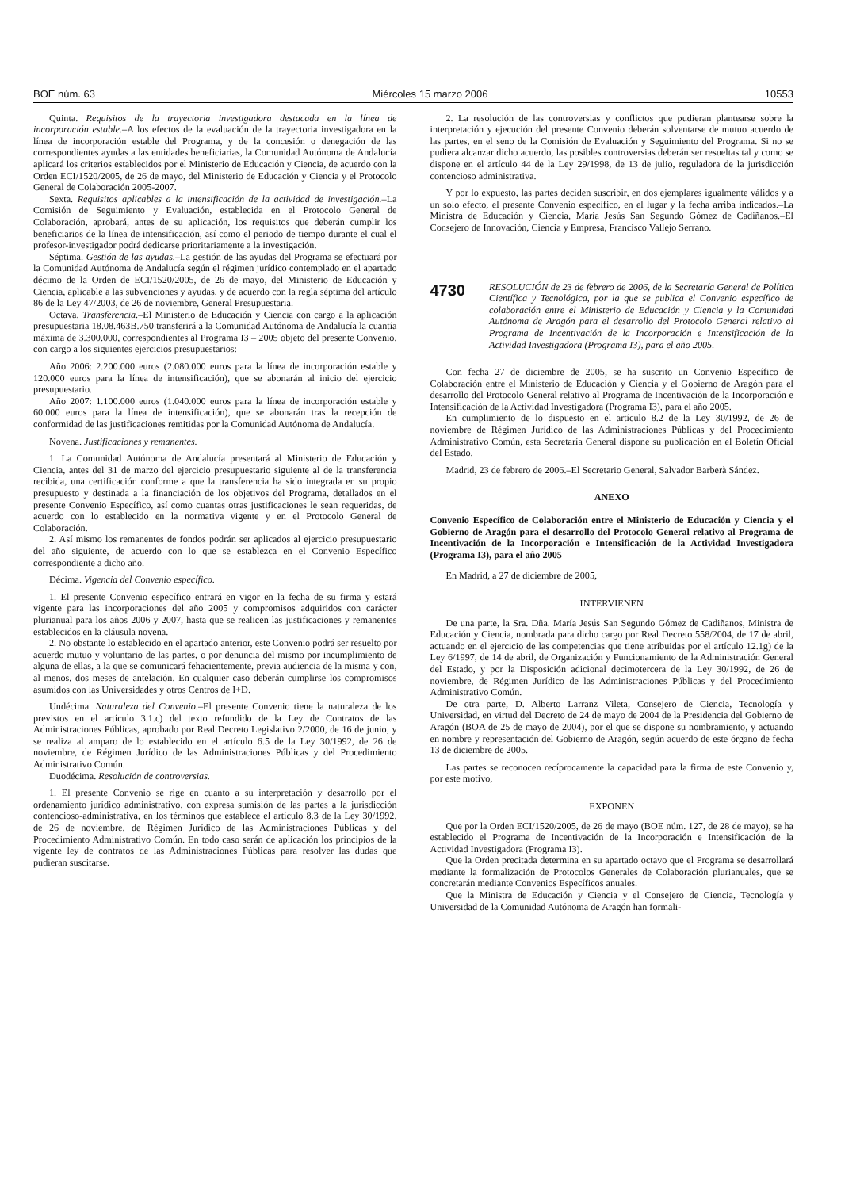BOE núm. 63 Miércoles 15 marzo 2006 10553
Quinta. Requisitos de la trayectoria investigadora destacada en la línea de incorporación estable.–A los efectos de la evaluación de la trayectoria investigadora en la línea de incorporación estable del Programa, y de la concesión o denegación de las correspondientes ayudas a las entidades beneficiarias, la Comunidad Autónoma de Andalucía aplicará los criterios establecidos por el Ministerio de Educación y Ciencia, de acuerdo con la Orden ECI/1520/2005, de 26 de mayo, del Ministerio de Educación y Ciencia y el Protocolo General de Colaboración 2005-2007.
Sexta. Requisitos aplicables a la intensificación de la actividad de investigación.–La Comisión de Seguimiento y Evaluación, establecida en el Protocolo General de Colaboración, aprobará, antes de su aplicación, los requisitos que deberán cumplir los beneficiarios de la línea de intensificación, así como el periodo de tiempo durante el cual el profesor-investigador podrá dedicarse prioritariamente a la investigación.
Séptima. Gestión de las ayudas.–La gestión de las ayudas del Programa se efectuará por la Comunidad Autónoma de Andalucía según el régimen jurídico contemplado en el apartado décimo de la Orden de ECI/1520/2005, de 26 de mayo, del Ministerio de Educación y Ciencia, aplicable a las subvenciones y ayudas, y de acuerdo con la regla séptima del artículo 86 de la Ley 47/2003, de 26 de noviembre, General Presupuestaria.
Octava. Transferencia.–El Ministerio de Educación y Ciencia con cargo a la aplicación presupuestaria 18.08.463B.750 transferirá a la Comunidad Autónoma de Andalucía la cuantía máxima de 3.300.000, correspondientes al Programa I3 – 2005 objeto del presente Convenio, con cargo a los siguientes ejercicios presupuestarios:
Año 2006: 2.200.000 euros (2.080.000 euros para la línea de incorporación estable y 120.000 euros para la línea de intensificación), que se abonarán al inicio del ejercicio presupuestario.
Año 2007: 1.100.000 euros (1.040.000 euros para la línea de incorporación estable y 60.000 euros para la línea de intensificación), que se abonarán tras la recepción de conformidad de las justificaciones remitidas por la Comunidad Autónoma de Andalucía.
Novena. Justificaciones y remanentes.
1. La Comunidad Autónoma de Andalucía presentará al Ministerio de Educación y Ciencia, antes del 31 de marzo del ejercicio presupuestario siguiente al de la transferencia recibida, una certificación conforme a que la transferencia ha sido integrada en su propio presupuesto y destinada a la financiación de los objetivos del Programa, detallados en el presente Convenio Específico, así como cuantas otras justificaciones le sean requeridas, de acuerdo con lo establecido en la normativa vigente y en el Protocolo General de Colaboración.
2. Así mismo los remanentes de fondos podrán ser aplicados al ejercicio presupuestario del año siguiente, de acuerdo con lo que se establezca en el Convenio Específico correspondiente a dicho año.
Décima. Vigencia del Convenio específico.
1. El presente Convenio específico entrará en vigor en la fecha de su firma y estará vigente para las incorporaciones del año 2005 y compromisos adquiridos con carácter plurianual para los años 2006 y 2007, hasta que se realicen las justificaciones y remanentes establecidos en la cláusula novena.
2. No obstante lo establecido en el apartado anterior, este Convenio podrá ser resuelto por acuerdo mutuo y voluntario de las partes, o por denuncia del mismo por incumplimiento de alguna de ellas, a la que se comunicará fehacientemente, previa audiencia de la misma y con, al menos, dos meses de antelación. En cualquier caso deberán cumplirse los compromisos asumidos con las Universidades y otros Centros de I+D.
Undécima. Naturaleza del Convenio.–El presente Convenio tiene la naturaleza de los previstos en el artículo 3.1.c) del texto refundido de la Ley de Contratos de las Administraciones Públicas, aprobado por Real Decreto Legislativo 2/2000, de 16 de junio, y se realiza al amparo de lo establecido en el artículo 6.5 de la Ley 30/1992, de 26 de noviembre, de Régimen Jurídico de las Administraciones Públicas y del Procedimiento Administrativo Común.
Duodécima. Resolución de controversias.
1. El presente Convenio se rige en cuanto a su interpretación y desarrollo por el ordenamiento jurídico administrativo, con expresa sumisión de las partes a la jurisdicción contencioso-administrativa, en los términos que establece el artículo 8.3 de la Ley 30/1992, de 26 de noviembre, de Régimen Jurídico de las Administraciones Públicas y del Procedimiento Administrativo Común. En todo caso serán de aplicación los principios de la vigente ley de contratos de las Administraciones Públicas para resolver las dudas que pudieran suscitarse.
2. La resolución de las controversias y conflictos que pudieran plantearse sobre la interpretación y ejecución del presente Convenio deberán solventarse de mutuo acuerdo de las partes, en el seno de la Comisión de Evaluación y Seguimiento del Programa. Si no se pudiera alcanzar dicho acuerdo, las posibles controversias deberán ser resueltas tal y como se dispone en el artículo 44 de la Ley 29/1998, de 13 de julio, reguladora de la jurisdicción contencioso administrativa.
Y por lo expuesto, las partes deciden suscribir, en dos ejemplares igualmente válidos y a un solo efecto, el presente Convenio específico, en el lugar y la fecha arriba indicados.–La Ministra de Educación y Ciencia, María Jesús San Segundo Gómez de Cadiñanos.–El Consejero de Innovación, Ciencia y Empresa, Francisco Vallejo Serrano.
4730 RESOLUCIÓN de 23 de febrero de 2006, de la Secretaría General de Política Científica y Tecnológica, por la que se publica el Convenio específico de colaboración entre el Ministerio de Educación y Ciencia y la Comunidad Autónoma de Aragón para el desarrollo del Protocolo General relativo al Programa de Incentivación de la Incorporación e Intensificación de la Actividad Investigadora (Programa I3), para el año 2005.
Con fecha 27 de diciembre de 2005, se ha suscrito un Convenio Específico de Colaboración entre el Ministerio de Educación y Ciencia y el Gobierno de Aragón para el desarrollo del Protocolo General relativo al Programa de Incentivación de la Incorporación e Intensificación de la Actividad Investigadora (Programa I3), para el año 2005.
En cumplimiento de lo dispuesto en el artículo 8.2 de la Ley 30/1992, de 26 de noviembre de Régimen Jurídico de las Administraciones Públicas y del Procedimiento Administrativo Común, esta Secretaría General dispone su publicación en el Boletín Oficial del Estado.
Madrid, 23 de febrero de 2006.–El Secretario General, Salvador Barberà Sández.
ANEXO
Convenio Específico de Colaboración entre el Ministerio de Educación y Ciencia y el Gobierno de Aragón para el desarrollo del Protocolo General relativo al Programa de Incentivación de la Incorporación e Intensificación de la Actividad Investigadora (Programa I3), para el año 2005
En Madrid, a 27 de diciembre de 2005,
INTERVIENEN
De una parte, la Sra. Dña. María Jesús San Segundo Gómez de Cadiñanos, Ministra de Educación y Ciencia, nombrada para dicho cargo por Real Decreto 558/2004, de 17 de abril, actuando en el ejercicio de las competencias que tiene atribuidas por el artículo 12.1g) de la Ley 6/1997, de 14 de abril, de Organización y Funcionamiento de la Administración General del Estado, y por la Disposición adicional decimotercera de la Ley 30/1992, de 26 de noviembre, de Régimen Jurídico de las Administraciones Públicas y del Procedimiento Administrativo Común.
De otra parte, D. Alberto Larranz Vileta, Consejero de Ciencia, Tecnología y Universidad, en virtud del Decreto de 24 de mayo de 2004 de la Presidencia del Gobierno de Aragón (BOA de 25 de mayo de 2004), por el que se dispone su nombramiento, y actuando en nombre y representación del Gobierno de Aragón, según acuerdo de este órgano de fecha 13 de diciembre de 2005.
Las partes se reconocen recíprocamente la capacidad para la firma de este Convenio y, por este motivo,
EXPONEN
Que por la Orden ECI/1520/2005, de 26 de mayo (BOE núm. 127, de 28 de mayo), se ha establecido el Programa de Incentivación de la Incorporación e Intensificación de la Actividad Investigadora (Programa I3).
Que la Orden precitada determina en su apartado octavo que el Programa se desarrollará mediante la formalización de Protocolos Generales de Colaboración plurianuales, que se concretarán mediante Convenios Específicos anuales.
Que la Ministra de Educación y Ciencia y el Consejero de Ciencia, Tecnología y Universidad de la Comunidad Autónoma de Aragón han formali-